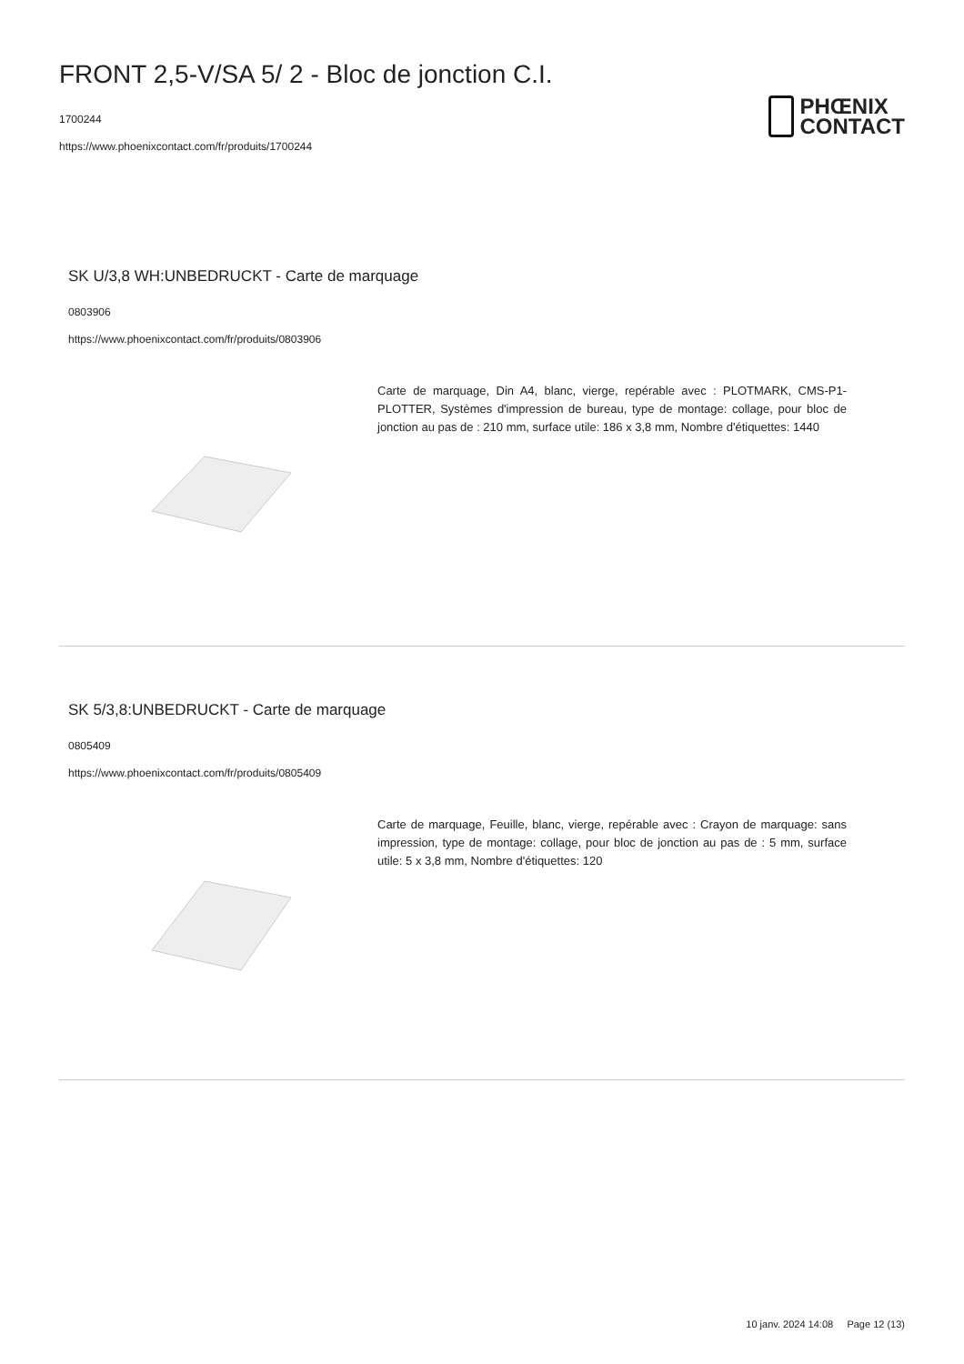FRONT 2,5-V/SA 5/ 2 - Bloc de jonction C.I.
1700244
https://www.phoenixcontact.com/fr/produits/1700244
PHŒNIX
CONTACT
SK U/3,8 WH:UNBEDRUCKT - Carte de marquage
0803906
https://www.phoenixcontact.com/fr/produits/0803906
Carte de marquage, Din A4, blanc, vierge, repérable avec : PLOTMARK, CMS-P1-PLOTTER, Systèmes d'impression de bureau, type de montage: collage, pour bloc de jonction au pas de : 210 mm, surface utile: 186 x 3,8 mm, Nombre d'étiquettes: 1440
SK 5/3,8:UNBEDRUCKT - Carte de marquage
0805409
https://www.phoenixcontact.com/fr/produits/0805409
Carte de marquage, Feuille, blanc, vierge, repérable avec : Crayon de marquage: sans impression, type de montage: collage, pour bloc de jonction au pas de : 5 mm, surface utile: 5 x 3,8 mm, Nombre d'étiquettes: 120
10 janv. 2024 14:08 Page 12 (13)